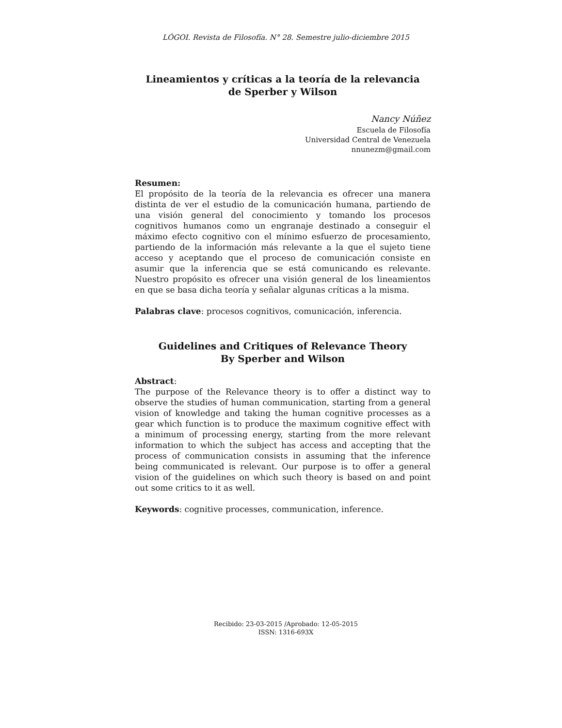LÓGOI. Revista de Filosofía. N° 28. Semestre julio-diciembre 2015
Lineamientos y críticas a la teoría de la relevancia
de Sperber y Wilson
Nancy Núñez
Escuela de Filosofía
Universidad Central de Venezuela
nnunezm@gmail.com
Resumen:
El propósito de la teoría de la relevancia es ofrecer una manera distinta de ver el estudio de la comunicación humana, partiendo de una visión general del conocimiento y tomando los procesos cognitivos humanos como un engranaje destinado a conseguir el máximo efecto cognitivo con el mínimo esfuerzo de procesamiento, partiendo de la información más relevante a la que el sujeto tiene acceso y aceptando que el proceso de comunicación consiste en asumir que la inferencia que se está comunicando es relevante. Nuestro propósito es ofrecer una visión general de los lineamientos en que se basa dicha teoría y señalar algunas críticas a la misma.
Palabras clave: procesos cognitivos, comunicación, inferencia.
Guidelines and Critiques of Relevance Theory
By Sperber and Wilson
Abstract:
The purpose of the Relevance theory is to offer a distinct way to observe the studies of human communication, starting from a general vision of knowledge and taking the human cognitive processes as a gear which function is to produce the maximum cognitive effect with a minimum of processing energy, starting from the more relevant information to which the subject has access and accepting that the process of communication consists in assuming that the inference being communicated is relevant. Our purpose is to offer a general vision of the guidelines on which such theory is based on and point out some critics to it as well.
Keywords: cognitive processes, communication, inference.
Recibido: 23-03-2015 /Aprobado: 12-05-2015
ISSN: 1316-693X